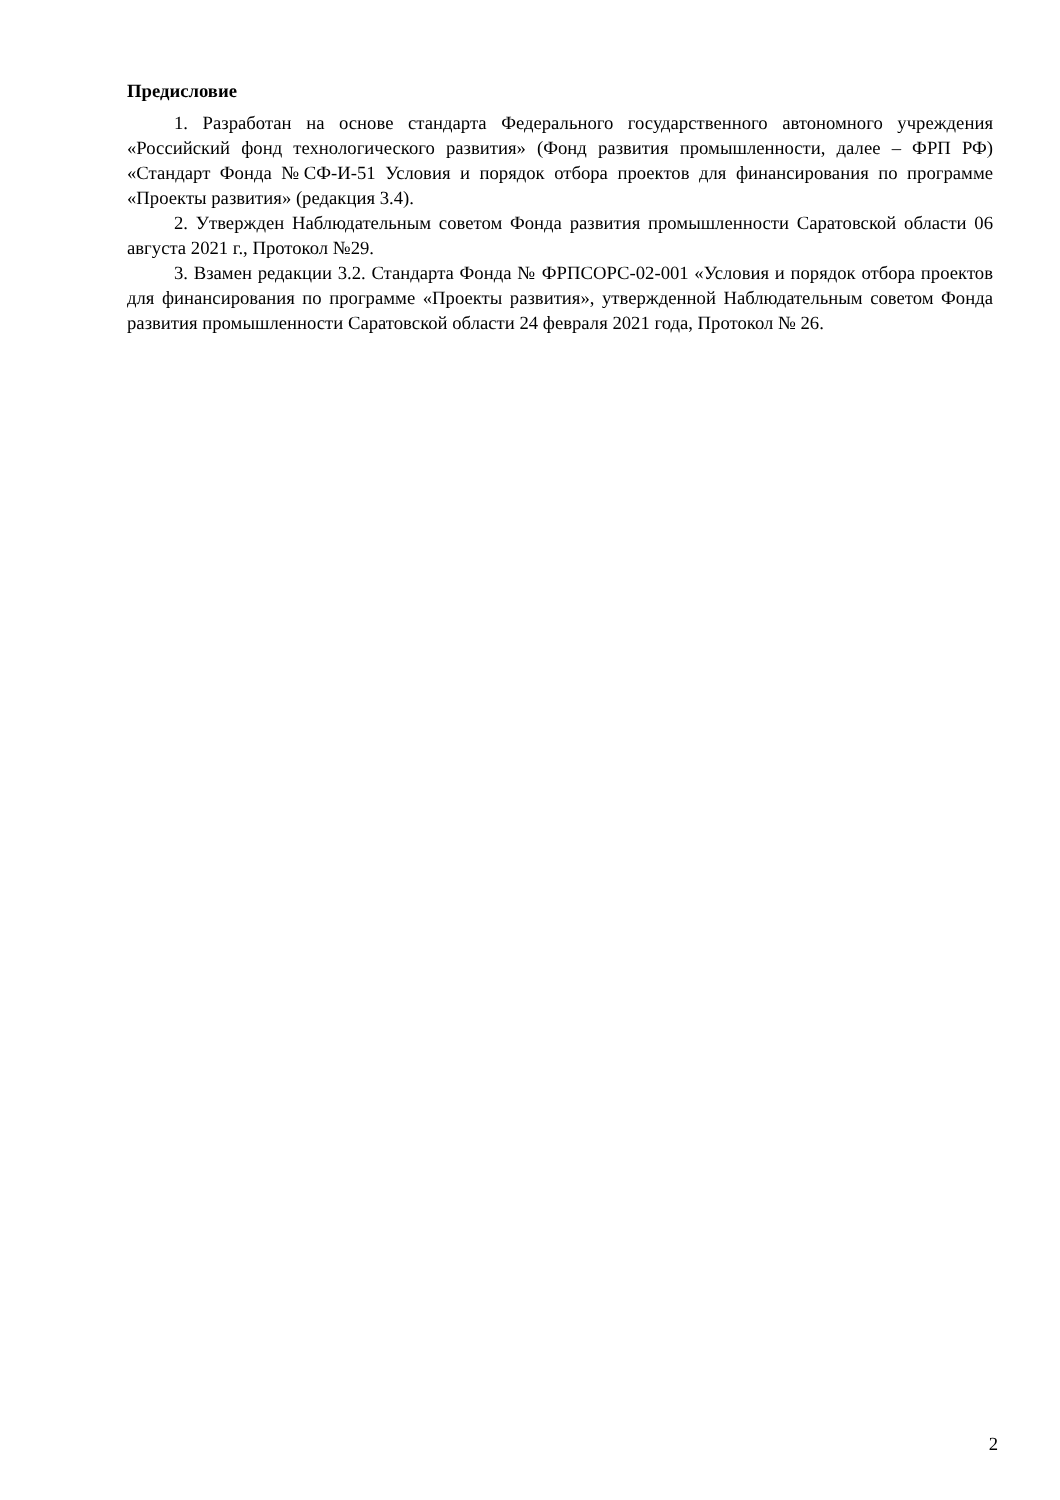Предисловие
1. Разработан на основе стандарта Федерального государственного автономного учреждения «Российский фонд технологического развития» (Фонд развития промышленности, далее – ФРП РФ) «Стандарт Фонда №СФ-И-51 Условия и порядок отбора проектов для финансирования по программе «Проекты развития» (редакция 3.4).
2. Утвержден Наблюдательным советом Фонда развития промышленности Саратовской области 06 августа 2021 г., Протокол №29.
3. Взамен редакции 3.2. Стандарта Фонда № ФРПСОРС-02-001 «Условия и порядок отбора проектов для финансирования по программе «Проекты развития», утвержденной Наблюдательным советом Фонда развития промышленности Саратовской области 24 февраля 2021 года, Протокол № 26.
2